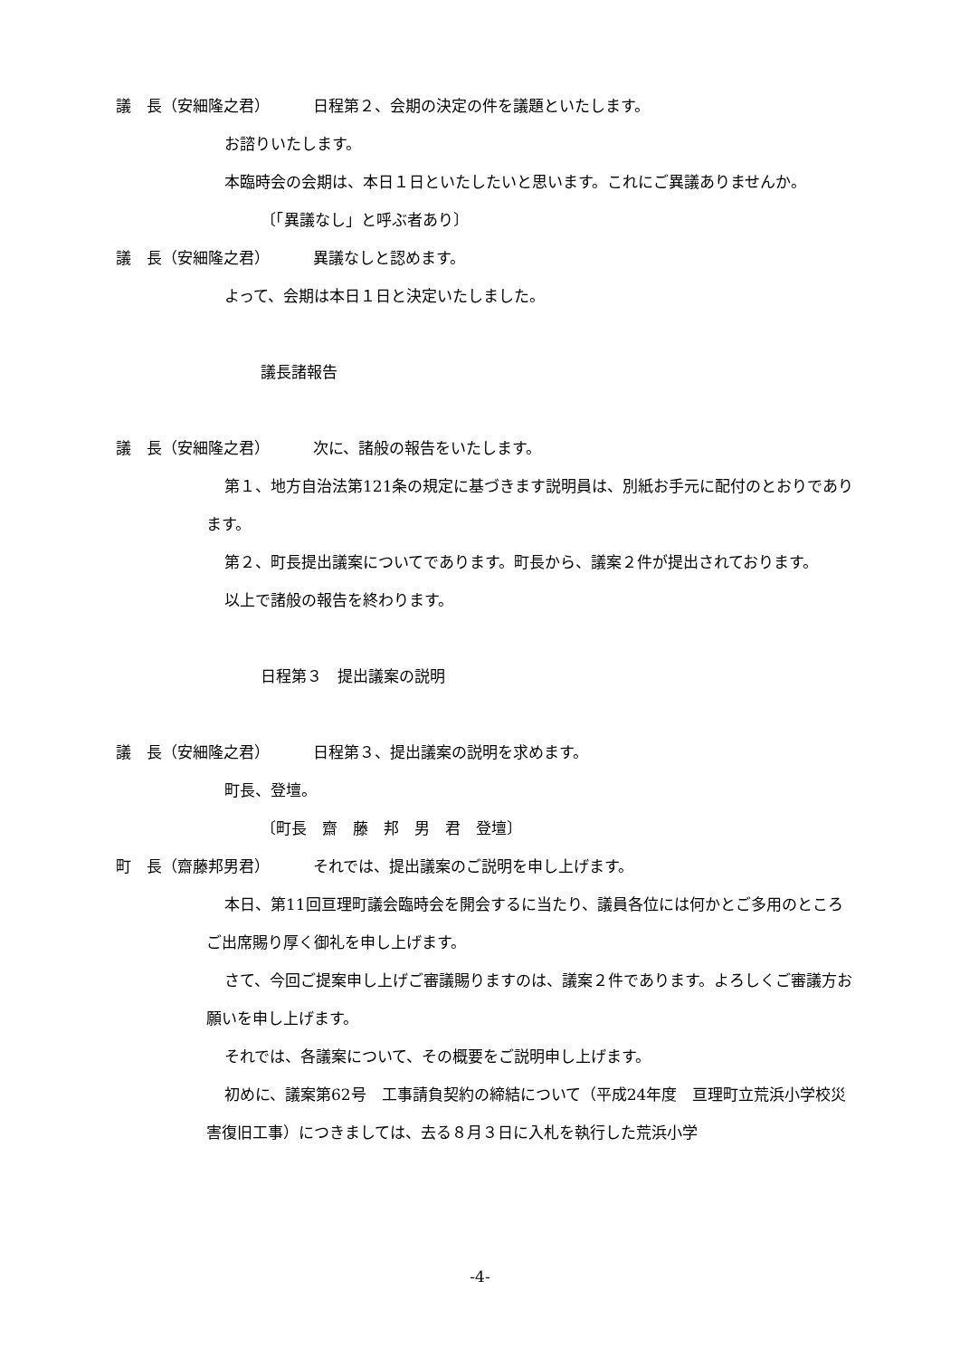議　長（安細隆之君） 日程第２、会期の決定の件を議題といたします。
お諮りいたします。
本臨時会の会期は、本日１日といたしたいと思います。これにご異議ありませんか。
〔「異議なし」と呼ぶ者あり〕
議　長（安細隆之君） 異議なしと認めます。
よって、会期は本日１日と決定いたしました。
議長諸報告
議　長（安細隆之君） 次に、諸般の報告をいたします。
第１、地方自治法第121条の規定に基づきます説明員は、別紙お手元に配付のとおりであります。
第２、町長提出議案についてであります。町長から、議案２件が提出されております。
以上で諸般の報告を終わります。
日程第３　提出議案の説明
議　長（安細隆之君） 日程第３、提出議案の説明を求めます。
町長、登壇。
〔町長　齋　藤　邦　男　君　登壇〕
町　長（齋藤邦男君） それでは、提出議案のご説明を申し上げます。
本日、第11回亘理町議会臨時会を開会するに当たり、議員各位には何かとご多用のところご出席賜り厚く御礼を申し上げます。
さて、今回ご提案申し上げご審議賜りますのは、議案２件であります。よろしくご審議方お願いを申し上げます。
それでは、各議案について、その概要をご説明申し上げます。
初めに、議案第62号　工事請負契約の締結について（平成24年度　亘理町立荒浜小学校災害復旧工事）につきましては、去る８月３日に入札を執行した荒浜小学
-4-